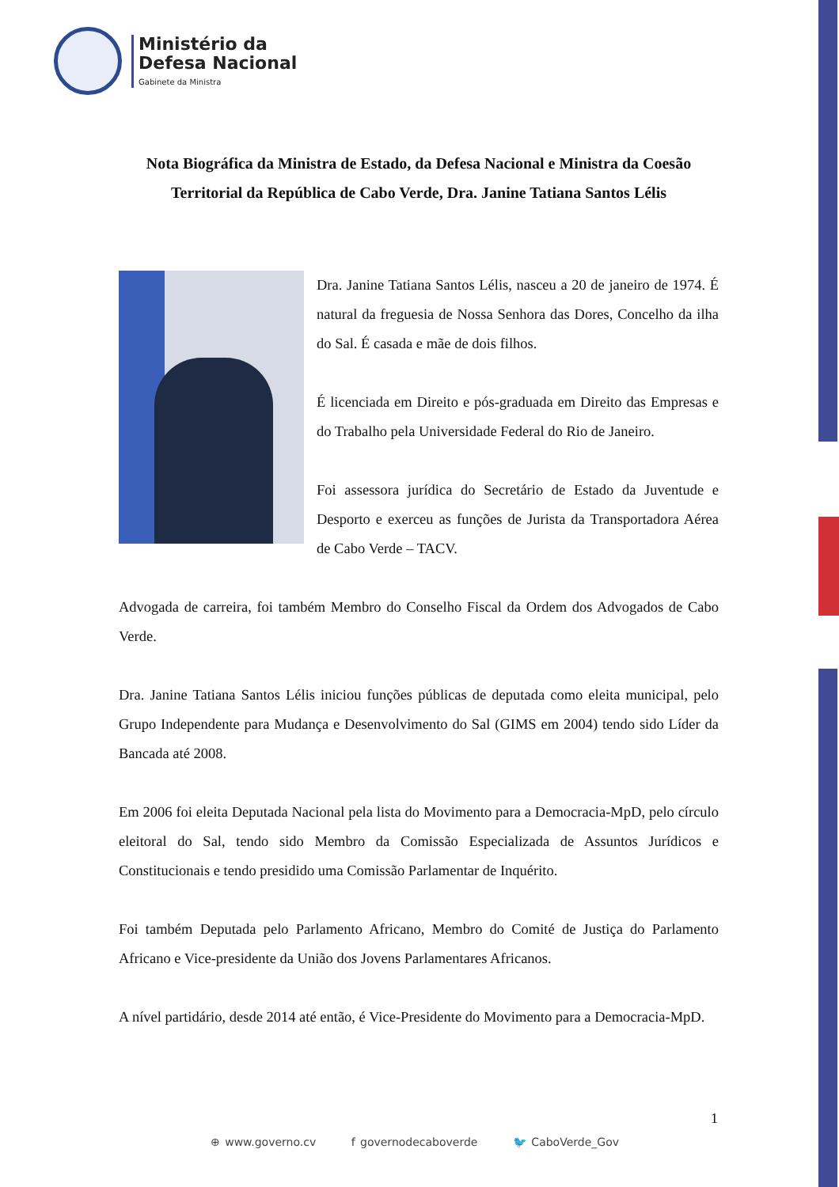Ministério da
Defesa Nacional
Gabinete da Ministra
Nota Biográfica da Ministra de Estado, da Defesa Nacional e Ministra da Coesão Territorial da República de Cabo Verde, Dra. Janine Tatiana Santos Lélis
Dra. Janine Tatiana Santos Lélis, nasceu a 20 de janeiro de 1974. É natural da freguesia de Nossa Senhora das Dores, Concelho da ilha do Sal. É casada e mãe de dois filhos.
É licenciada em Direito e pós-graduada em Direito das Empresas e do Trabalho pela Universidade Federal do Rio de Janeiro.
Foi assessora jurídica do Secretário de Estado da Juventude e Desporto e exerceu as funções de Jurista da Transportadora Aérea de Cabo Verde – TACV.
Advogada de carreira, foi também Membro do Conselho Fiscal da Ordem dos Advogados de Cabo Verde.
Dra. Janine Tatiana Santos Lélis iniciou funções públicas de deputada como eleita municipal, pelo Grupo Independente para Mudança e Desenvolvimento do Sal (GIMS em 2004) tendo sido Líder da Bancada até 2008.
Em 2006 foi eleita Deputada Nacional pela lista do Movimento para a Democracia-MpD, pelo círculo eleitoral do Sal, tendo sido Membro da Comissão Especializada de Assuntos Jurídicos e Constitucionais e tendo presidido uma Comissão Parlamentar de Inquérito.
Foi também Deputada pelo Parlamento Africano, Membro do Comité de Justiça do Parlamento Africano e Vice-presidente da União dos Jovens Parlamentares Africanos.
A nível partidário, desde 2014 até então, é Vice-Presidente do Movimento para a Democracia-MpD.
1
⊕ www.governo.cv f governodecaboverde 🐦 CaboVerde_Gov